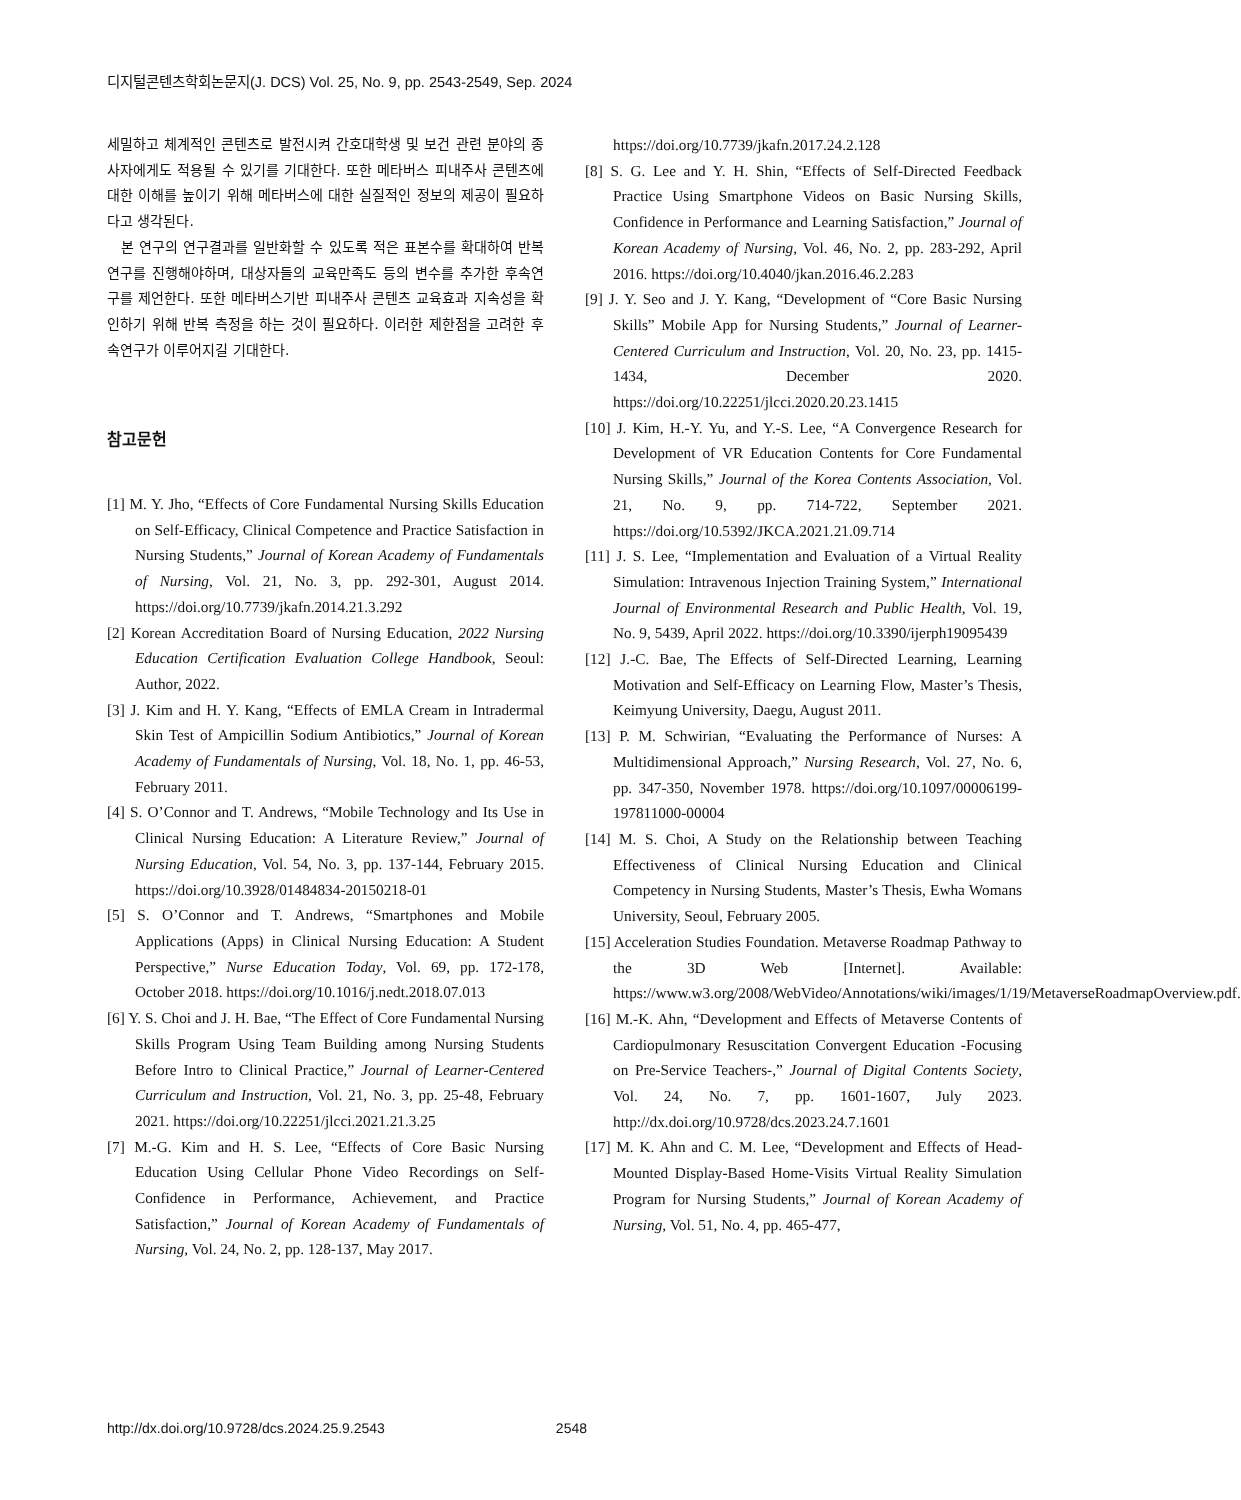디지털콘텐츠학회논문지(J. DCS) Vol. 25, No. 9, pp. 2543-2549, Sep. 2024
세밀하고 체계적인 콘텐츠로 발전시켜 간호대학생 및 보건 관련 분야의 종사자에게도 적용될 수 있기를 기대한다. 또한 메타버스 피내주사 콘텐츠에 대한 이해를 높이기 위해 메타버스에 대한 실질적인 정보의 제공이 필요하다고 생각된다.
본 연구의 연구결과를 일반화할 수 있도록 적은 표본수를 확대하여 반복연구를 진행해야하며, 대상자들의 교육만족도 등의 변수를 추가한 후속연구를 제언한다. 또한 메타버스기반 피내주사 콘텐츠 교육효과 지속성을 확인하기 위해 반복 측정을 하는 것이 필요하다. 이러한 제한점을 고려한 후속연구가 이루어지길 기대한다.
참고문헌
[1] M. Y. Jho, “Effects of Core Fundamental Nursing Skills Education on Self-Efficacy, Clinical Competence and Practice Satisfaction in Nursing Students,” Journal of Korean Academy of Fundamentals of Nursing, Vol. 21, No. 3, pp. 292-301, August 2014. https://doi.org/10.7739/jkafn.2014.21.3.292
[2] Korean Accreditation Board of Nursing Education, 2022 Nursing Education Certification Evaluation College Handbook, Seoul: Author, 2022.
[3] J. Kim and H. Y. Kang, “Effects of EMLA Cream in Intradermal Skin Test of Ampicillin Sodium Antibiotics,” Journal of Korean Academy of Fundamentals of Nursing, Vol. 18, No. 1, pp. 46-53, February 2011.
[4] S. O’Connor and T. Andrews, “Mobile Technology and Its Use in Clinical Nursing Education: A Literature Review,” Journal of Nursing Education, Vol. 54, No. 3, pp. 137-144, February 2015. https://doi.org/10.3928/01484834-20150218-01
[5] S. O’Connor and T. Andrews, “Smartphones and Mobile Applications (Apps) in Clinical Nursing Education: A Student Perspective,” Nurse Education Today, Vol. 69, pp. 172-178, October 2018. https://doi.org/10.1016/j.nedt.2018.07.013
[6] Y. S. Choi and J. H. Bae, “The Effect of Core Fundamental Nursing Skills Program Using Team Building among Nursing Students Before Intro to Clinical Practice,” Journal of Learner-Centered Curriculum and Instruction, Vol. 21, No. 3, pp. 25-48, February 2021. https://doi.org/10.22251/jlcci.2021.21.3.25
[7] M.-G. Kim and H. S. Lee, “Effects of Core Basic Nursing Education Using Cellular Phone Video Recordings on Self-Confidence in Performance, Achievement, and Practice Satisfaction,” Journal of Korean Academy of Fundamentals of Nursing, Vol. 24, No. 2, pp. 128-137, May 2017.
https://doi.org/10.7739/jkafn.2017.24.2.128
[8] S. G. Lee and Y. H. Shin, “Effects of Self-Directed Feedback Practice Using Smartphone Videos on Basic Nursing Skills, Confidence in Performance and Learning Satisfaction,” Journal of Korean Academy of Nursing, Vol. 46, No. 2, pp. 283-292, April 2016. https://doi.org/10.4040/jkan.2016.46.2.283
[9] J. Y. Seo and J. Y. Kang, “Development of “Core Basic Nursing Skills” Mobile App for Nursing Students,” Journal of Learner-Centered Curriculum and Instruction, Vol. 20, No. 23, pp. 1415-1434, December 2020. https://doi.org/10.22251/jlcci.2020.20.23.1415
[10] J. Kim, H.-Y. Yu, and Y.-S. Lee, “A Convergence Research for Development of VR Education Contents for Core Fundamental Nursing Skills,” Journal of the Korea Contents Association, Vol. 21, No. 9, pp. 714-722, September 2021. https://doi.org/10.5392/JKCA.2021.21.09.714
[11] J. S. Lee, “Implementation and Evaluation of a Virtual Reality Simulation: Intravenous Injection Training System,” International Journal of Environmental Research and Public Health, Vol. 19, No. 9, 5439, April 2022. https://doi.org/10.3390/ijerph19095439
[12] J.-C. Bae, The Effects of Self-Directed Learning, Learning Motivation and Self-Efficacy on Learning Flow, Master’s Thesis, Keimyung University, Daegu, August 2011.
[13] P. M. Schwirian, “Evaluating the Performance of Nurses: A Multidimensional Approach,” Nursing Research, Vol. 27, No. 6, pp. 347-350, November 1978. https://doi.org/10.1097/00006199-197811000-00004
[14] M. S. Choi, A Study on the Relationship between Teaching Effectiveness of Clinical Nursing Education and Clinical Competency in Nursing Students, Master’s Thesis, Ewha Womans University, Seoul, February 2005.
[15] Acceleration Studies Foundation. Metaverse Roadmap Pathway to the 3D Web [Internet]. Available: https://www.w3.org/2008/WebVideo/Annotations/wiki/images/1/19/MetaverseRoadmapOverview.pdf.
[16] M.-K. Ahn, “Development and Effects of Metaverse Contents of Cardiopulmonary Resuscitation Convergent Education -Focusing on Pre-Service Teachers-,” Journal of Digital Contents Society, Vol. 24, No. 7, pp. 1601-1607, July 2023. http://dx.doi.org/10.9728/dcs.2023.24.7.1601
[17] M. K. Ahn and C. M. Lee, “Development and Effects of Head-Mounted Display-Based Home-Visits Virtual Reality Simulation Program for Nursing Students,” Journal of Korean Academy of Nursing, Vol. 51, No. 4, pp. 465-477,
http://dx.doi.org/10.9728/dcs.2024.25.9.2543 2548